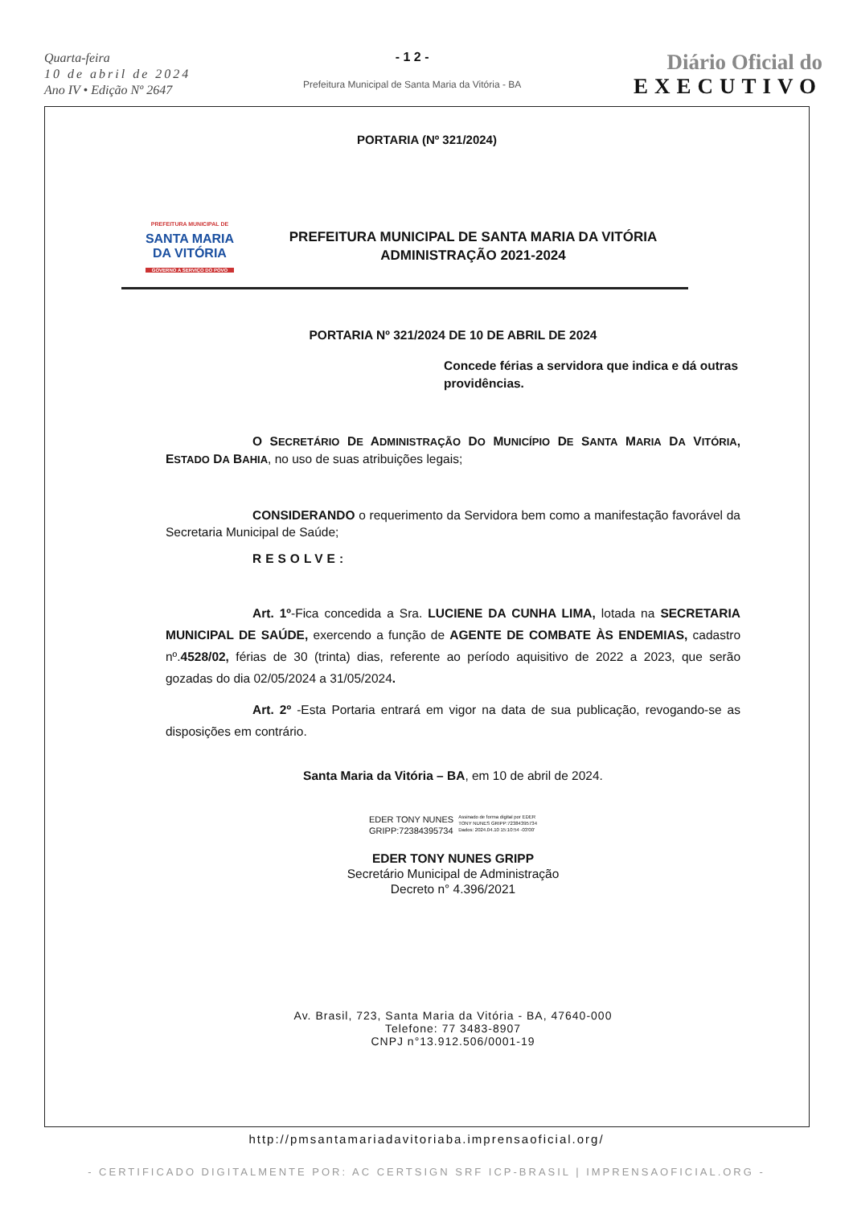Quarta-feira
10 de abril de 2024
Ano IV • Edição Nº 2647
- 1 2 -
Prefeitura Municipal de Santa Maria da Vitória - BA
Diário Oficial do
EXECUTIVO
PORTARIA (Nº 321/2024)
PREFEITURA MUNICIPAL DE
SANTA MARIA
DA VITÓRIA
GOVERNO A SERVIÇO DO POVO
PREFEITURA MUNICIPAL DE SANTA MARIA DA VITÓRIA
ADMINISTRAÇÃO 2021-2024
PORTARIA Nº 321/2024 DE 10 DE ABRIL DE 2024
Concede férias a servidora que indica e dá outras providências.
O SECRETÁRIO DE ADMINISTRAÇÃO DO MUNICÍPIO DE SANTA MARIA DA VITÓRIA, ESTADO DA BAHIA, no uso de suas atribuições legais;
CONSIDERANDO o requerimento da Servidora bem como a manifestação favorável da Secretaria Municipal de Saúde;
RESOLVE:
Art. 1º-Fica concedida a Sra. LUCIENE DA CUNHA LIMA, lotada na SECRETARIA MUNICIPAL DE SAÚDE, exercendo a função de AGENTE DE COMBATE ÀS ENDEMIAS, cadastro nº.4528/02, férias de 30 (trinta) dias, referente ao período aquisitivo de 2022 a 2023, que serão gozadas do dia 02/05/2024 a 31/05/2024.
Art. 2º -Esta Portaria entrará em vigor na data de sua publicação, revogando-se as disposições em contrário.
Santa Maria da Vitória – BA, em 10 de abril de 2024.
EDER TONY NUNES
GRIPP:72384395734
Assinado de forma digital por EDER
TONY NUNES GRIPP:72384395734
Dados: 2024.04.10 15:10:54 -03'00'
EDER TONY NUNES GRIPP
Secretário Municipal de Administração
Decreto n° 4.396/2021
Av. Brasil, 723, Santa Maria da Vitória - BA, 47640-000
Telefone: 77 3483-8907
CNPJ n°13.912.506/0001-19
http://pmsantamariadavitoriaba.imprensaoficial.org/
- CERTIFICADO DIGITALMENTE POR: AC CERTSIGN SRF ICP-BRASIL | IMPRENSAOFICIAL.ORG -